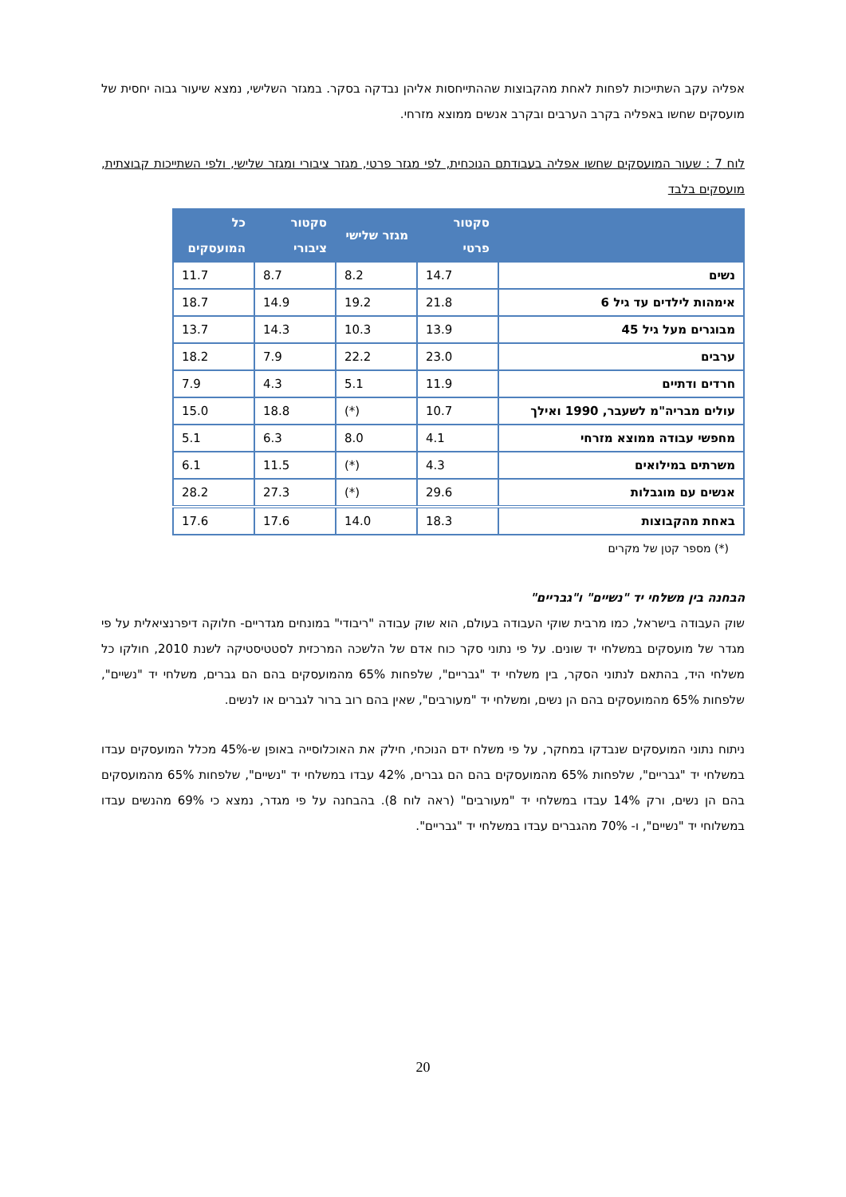אפליה עקב השתייכות לפחות לאחת מהקבוצות שההתייחסות אליהן נבדקה בסקר. במגזר השלישי, נמצא שיעור גבוה יחסית של מועסקים שחשו באפליה בקרב הערבים ובקרב אנשים ממוצא מזרחי.
לוח 7 : שעור המועסקים שחשו אפליה בעבודתם הנוכחית, לפי מגזר פרטי, מגזר ציבורי ומגזר שלישי, ולפי השתייכות קבוצתית, מועסקים בלבד
| | סקטור פרטי | מגזר שלישי | סקטור ציבורי | כל המועסקים |
| --- | --- | --- | --- | --- |
| נשים | 14.7 | 8.2 | 8.7 | 11.7 |
| אימהות לילדים עד גיל 6 | 21.8 | 19.2 | 14.9 | 18.7 |
| מבוגרים מעל גיל 45 | 13.9 | 10.3 | 14.3 | 13.7 |
| ערבים | 23.0 | 22.2 | 7.9 | 18.2 |
| חרדים ודתיים | 11.9 | 5.1 | 4.3 | 7.9 |
| עולים מבריה"מ לשעבר, 1990 ואילך | 10.7 | (*) | 18.8 | 15.0 |
| מחפשי עבודה ממוצא מזרחי | 4.1 | 8.0 | 6.3 | 5.1 |
| משרתים במילואים | 4.3 | (*) | 11.5 | 6.1 |
| אנשים עם מוגבלות | 29.6 | (*) | 27.3 | 28.2 |
| באחת מהקבוצות | 18.3 | 14.0 | 17.6 | 17.6 |
(*) מספר קטן של מקרים
הבחנה בין משלחי יד "נשיים" ו"גבריים"
שוק העבודה בישראל, כמו מרבית שוקי העבודה בעולם, הוא שוק עבודה "ריבודי" במונחים מגדריים- חלוקה דיפרנציאלית על פי מגדר של מועסקים במשלחי יד שונים. על פי נתוני סקר כוח אדם של הלשכה המרכזית לסטטיסטיקה לשנת 2010, חולקו כל משלחי היד, בהתאם לנתוני הסקר, בין משלחי יד "גבריים", שלפחות 65% מהמועסקים בהם הם גברים, משלחי יד "נשיים", שלפחות 65% מהמועסקים בהם הן נשים, ומשלחי יד "מעורבים", שאין בהם רוב ברור לגברים או לנשים.
ניתוח נתוני המועסקים שנבדקו במחקר, על פי משלח ידם הנוכחי, חילק את האוכלוסייה באופן ש-45% מכלל המועסקים עבדו במשלחי יד "גבריים", שלפחות 65% מהמועסקים בהם הם גברים, 42% עבדו במשלחי יד "נשיים", שלפחות 65% מהמועסקים בהם הן נשים, ורק 14% עבדו במשלחי יד "מעורבים" (ראה לוח 8). בהבחנה על פי מגדר, נמצא כי 69% מהנשים עבדו במשלוחי יד "נשיים", ו- 70% מהגברים עבדו במשלחי יד "גבריים".
20